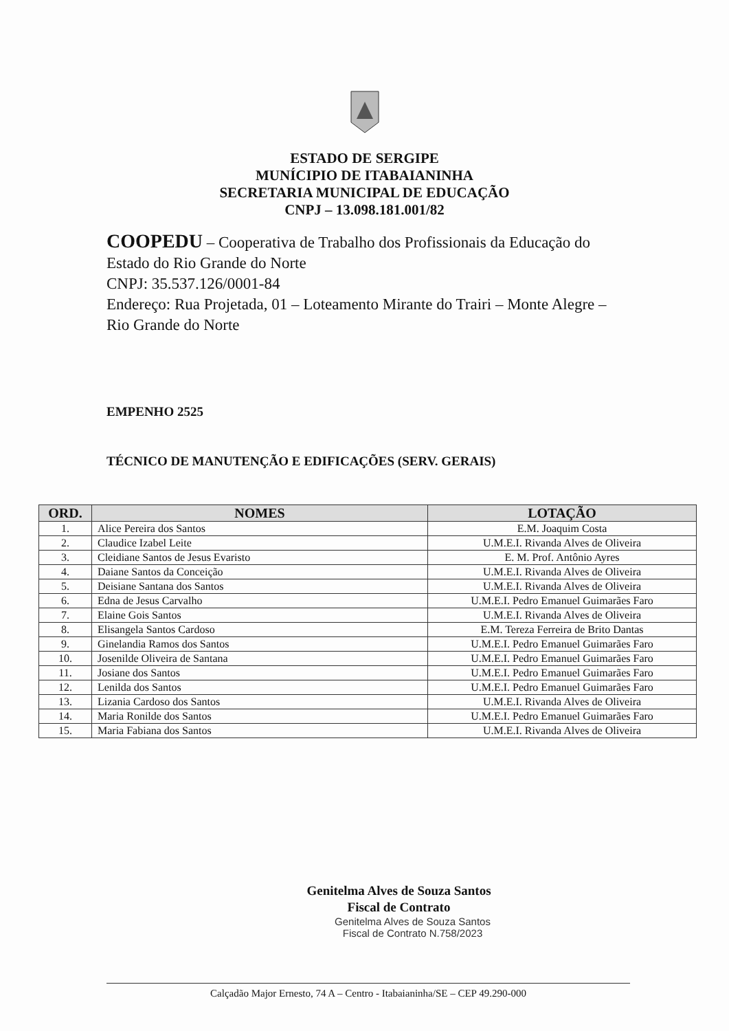ESTADO DE SERGIPE
MUNÍCIPIO DE ITABAIANINHA
SECRETARIA MUNICIPAL DE EDUCAÇÃO
CNPJ – 13.098.181.001/82
COOPEDU – Cooperativa de Trabalho dos Profissionais da Educação do Estado do Rio Grande do Norte
CNPJ: 35.537.126/0001-84
Endereço: Rua Projetada, 01 – Loteamento Mirante do Trairi – Monte Alegre – Rio Grande do Norte
EMPENHO 2525
TÉCNICO DE MANUTENÇÃO E EDIFICAÇÕES (SERV. GERAIS)
| ORD. | NOMES | LOTAÇÃO |
| --- | --- | --- |
| 1. | Alice Pereira dos Santos | E.M. Joaquim Costa |
| 2. | Claudice Izabel Leite | U.M.E.I. Rivanda Alves de Oliveira |
| 3. | Cleidiane Santos de Jesus Evaristo | E. M. Prof. Antônio Ayres |
| 4. | Daiane Santos da Conceição | U.M.E.I. Rivanda Alves de Oliveira |
| 5. | Deisiane Santana dos Santos | U.M.E.I. Rivanda Alves de Oliveira |
| 6. | Edna de Jesus Carvalho | U.M.E.I. Pedro Emanuel Guimarães Faro |
| 7. | Elaine Gois Santos | U.M.E.I. Rivanda Alves de Oliveira |
| 8. | Elisangela Santos Cardoso | E.M. Tereza Ferreira de Brito Dantas |
| 9. | Ginelandia Ramos dos Santos | U.M.E.I. Pedro Emanuel Guimarães Faro |
| 10. | Josenilde Oliveira de Santana | U.M.E.I. Pedro Emanuel Guimarães Faro |
| 11. | Josiane dos Santos | U.M.E.I. Pedro Emanuel Guimarães Faro |
| 12. | Lenilda dos Santos | U.M.E.I. Pedro Emanuel Guimarães Faro |
| 13. | Lizania Cardoso dos Santos | U.M.E.I. Rivanda Alves de Oliveira |
| 14. | Maria Ronilde dos Santos | U.M.E.I. Pedro Emanuel Guimarães Faro |
| 15. | Maria Fabiana dos Santos | U.M.E.I. Rivanda Alves de Oliveira |
Genitelma Alves de Souza Santos
Fiscal de Contrato
Genitelma Alves de Souza Santos
Fiscal de Contrato N.758/2023
Calçadão Major Ernesto, 74 A – Centro - Itabaianinha/SE – CEP 49.290-000